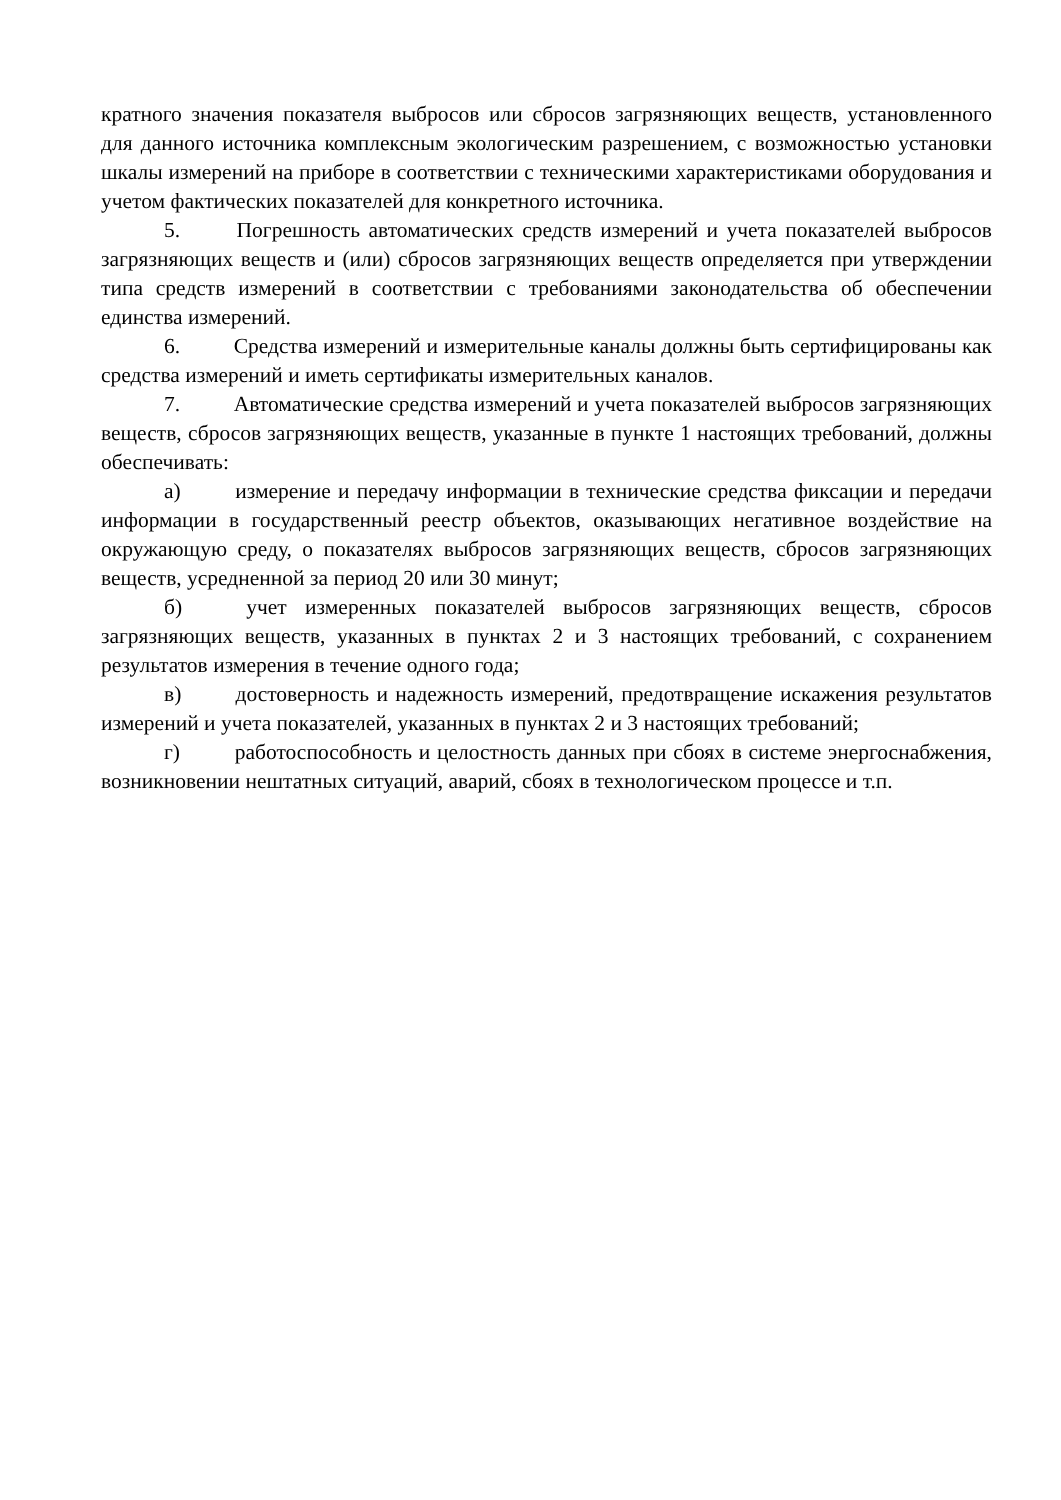кратного значения показателя выбросов или сбросов загрязняющих веществ, установленного для данного источника комплексным экологическим разрешением, с возможностью установки шкалы измерений на приборе в соответствии с техническими характеристиками оборудования и учетом фактических показателей для конкретного источника.
5. Погрешность автоматических средств измерений и учета показателей выбросов загрязняющих веществ и (или) сбросов загрязняющих веществ определяется при утверждении типа средств измерений в соответствии с требованиями законодательства об обеспечении единства измерений.
6. Средства измерений и измерительные каналы должны быть сертифицированы как средства измерений и иметь сертификаты измерительных каналов.
7. Автоматические средства измерений и учета показателей выбросов загрязняющих веществ, сбросов загрязняющих веществ, указанные в пункте 1 настоящих требований, должны обеспечивать:
а) измерение и передачу информации в технические средства фиксации и передачи информации в государственный реестр объектов, оказывающих негативное воздействие на окружающую среду, о показателях выбросов загрязняющих веществ, сбросов загрязняющих веществ, усредненной за период 20 или 30 минут;
б) учет измеренных показателей выбросов загрязняющих веществ, сбросов загрязняющих веществ, указанных в пунктах 2 и 3 настоящих требований, с сохранением результатов измерения в течение одного года;
в) достоверность и надежность измерений, предотвращение искажения результатов измерений и учета показателей, указанных в пунктах 2 и 3 настоящих требований;
г) работоспособность и целостность данных при сбоях в системе энергоснабжения, возникновении нештатных ситуаций, аварий, сбоях в технологическом процессе и т.п.